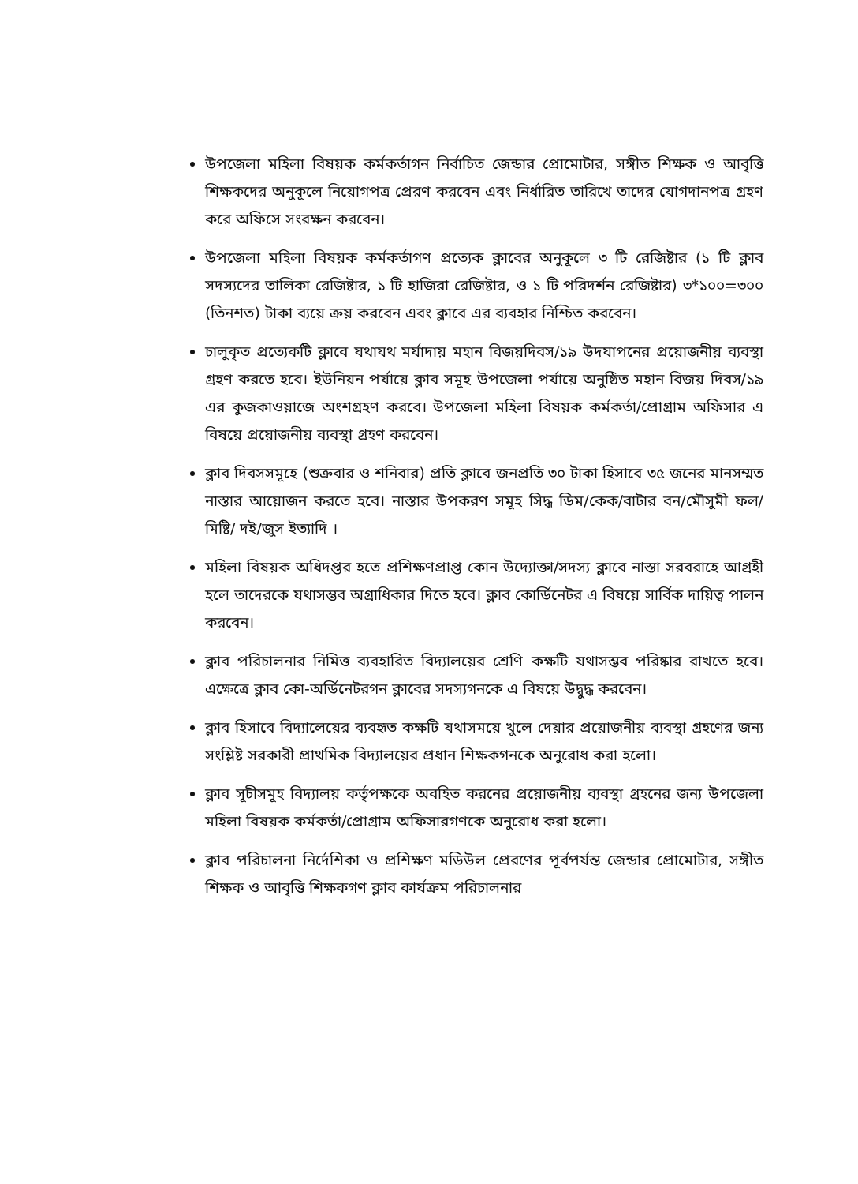উপজেলা মহিলা বিষয়ক কর্মকর্তাগন নির্বাচিত জেন্ডার প্রোমোটার, সঙ্গীত শিক্ষক ও আবৃত্তি শিক্ষকদের অনুকূলে নিয়োগপত্র প্রেরণ করবেন এবং নির্ধারিত তারিখে তাদের যোগদানপত্র গ্রহণ করে অফিসে সংরক্ষন করবেন।
উপজেলা মহিলা বিষয়ক কর্মকর্তাগণ প্রত্যেক ক্লাবের অনুকূলে ৩ টি রেজিষ্টার (১ টি ক্লাব সদস্যদের তালিকা রেজিষ্টার, ১ টি হাজিরা রেজিষ্টার, ও ১ টি পরিদর্শন রেজিষ্টার) ৩*১০০=৩০০ (তিনশত) টাকা ব্যয়ে ক্রয় করবেন এবং ক্লাবে এর ব্যবহার নিশ্চিত করবেন।
চালুকৃত প্রত্যেকটি ক্লাবে যথাযথ মর্যাদায় মহান বিজয়দিবস/১৯ উদযাপনের প্রয়োজনীয় ব্যবস্থা গ্রহণ করতে হবে। ইউনিয়ন পর্যায়ে ক্লাব সমূহ উপজেলা পর্যায়ে অনুষ্ঠিত মহান বিজয় দিবস/১৯ এর কুজকাওয়াজে অংশগ্রহণ করবে। উপজেলা মহিলা বিষয়ক কর্মকর্তা/প্রোগ্রাম অফিসার এ বিষয়ে প্রয়োজনীয় ব্যবস্থা গ্রহণ করবেন।
ক্লাব দিবসসমূহে (শুক্রবার ও শনিবার) প্রতি ক্লাবে জনপ্রতি ৩০ টাকা হিসাবে ৩৫ জনের মানসম্মত নাস্তার আয়োজন করতে হবে। নাস্তার উপকরণ সমূহ সিদ্ধ ডিম/কেক/বাটার বন/মৌসুমী ফল/ মিষ্টি/ দই/জুস ইত্যাদি ।
মহিলা বিষয়ক অধিদপ্তর হতে প্রশিক্ষণপ্রাপ্ত কোন উদ্যোক্তা/সদস্য ক্লাবে নাস্তা সরবরাহে আগ্রহী হলে তাদেরকে যথাসম্ভব অগ্রাধিকার দিতে হবে। ক্লাব কোর্ডিনেটর এ বিষয়ে সার্বিক দায়িত্ব পালন করবেন।
ক্লাব পরিচালনার নিমিত্ত ব্যবহারিত বিদ্যালয়ের শ্রেণি কক্ষটি যথাসম্ভব পরিষ্কার রাখতে হবে। এক্ষেত্রে ক্লাব কো-অর্ডিনেটরগন ক্লাবের সদস্যগনকে এ বিষয়ে উদ্বুদ্ধ করবেন।
ক্লাব হিসাবে বিদ্যালেয়ের ব্যবহৃত কক্ষটি যথাসময়ে খুলে দেয়ার প্রয়োজনীয় ব্যবস্থা গ্রহণের জন্য সংশ্লিষ্ট সরকারী প্রাথমিক বিদ্যালয়ের প্রধান শিক্ষকগনকে অনুরোধ করা হলো।
ক্লাব সূচীসমূহ বিদ্যালয় কর্তৃপক্ষকে অবহিত করনের প্রয়োজনীয় ব্যবস্থা গ্রহনের জন্য উপজেলা মহিলা বিষয়ক কর্মকর্তা/প্রোগ্রাম অফিসারগণকে অনুরোধ করা হলো।
ক্লাব পরিচালনা নির্দেশিকা ও প্রশিক্ষণ মডিউল প্রেরণের পূর্বপর্যন্ত জেন্ডার প্রোমোটার, সঙ্গীত শিক্ষক ও আবৃত্তি শিক্ষকগণ ক্লাব কার্যক্রম পরিচালনার